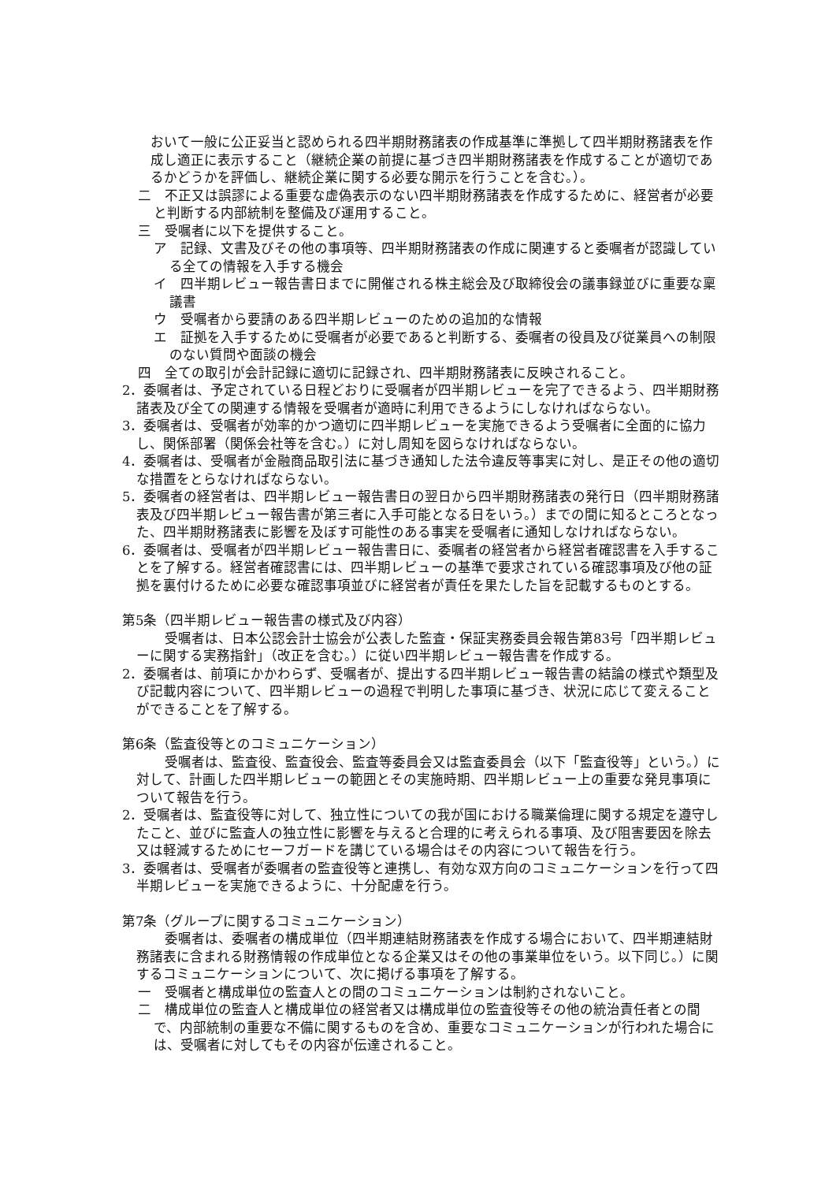おいて一般に公正妥当と認められる四半期財務諸表の作成基準に準拠して四半期財務諸表を作成し適正に表示すること（継続企業の前提に基づき四半期財務諸表を作成することが適切であるかどうかを評価し、継続企業に関する必要な開示を行うことを含む。）。
二　不正又は誤謬による重要な虚偽表示のない四半期財務諸表を作成するために、経営者が必要と判断する内部統制を整備及び運用すること。
三　受嘱者に以下を提供すること。
ア　記録、文書及びその他の事項等、四半期財務諸表の作成に関連すると委嘱者が認識している全ての情報を入手する機会
イ　四半期レビュー報告書日までに開催される株主総会及び取締役会の議事録並びに重要な稟議書
ウ　受嘱者から要請のある四半期レビューのための追加的な情報
エ　証拠を入手するために受嘱者が必要であると判断する、委嘱者の役員及び従業員への制限のない質問や面談の機会
四　全ての取引が会計記録に適切に記録され、四半期財務諸表に反映されること。
2．委嘱者は、予定されている日程どおりに受嘱者が四半期レビューを完了できるよう、四半期財務諸表及び全ての関連する情報を受嘱者が適時に利用できるようにしなければならない。
3．委嘱者は、受嘱者が効率的かつ適切に四半期レビューを実施できるよう受嘱者に全面的に協力し、関係部署（関係会社等を含む。）に対し周知を図らなければならない。
4．委嘱者は、受嘱者が金融商品取引法に基づき通知した法令違反等事実に対し、是正その他の適切な措置をとらなければならない。
5．委嘱者の経営者は、四半期レビュー報告書日の翌日から四半期財務諸表の発行日（四半期財務諸表及び四半期レビュー報告書が第三者に入手可能となる日をいう。）までの間に知るところとなった、四半期財務諸表に影響を及ぼす可能性のある事実を受嘱者に通知しなければならない。
6．委嘱者は、受嘱者が四半期レビュー報告書日に、委嘱者の経営者から経営者確認書を入手することを了解する。経営者確認書には、四半期レビューの基準で要求されている確認事項及び他の証拠を裏付けるために必要な確認事項並びに経営者が責任を果たした旨を記載するものとする。
第5条（四半期レビュー報告書の様式及び内容）
受嘱者は、日本公認会計士協会が公表した監査・保証実務委員会報告第83号「四半期レビューに関する実務指針」（改正を含む。）に従い四半期レビュー報告書を作成する。
2．委嘱者は、前項にかかわらず、受嘱者が、提出する四半期レビュー報告書の結論の様式や類型及び記載内容について、四半期レビューの過程で判明した事項に基づき、状況に応じて変えることができることを了解する。
第6条（監査役等とのコミュニケーション）
受嘱者は、監査役、監査役会、監査等委員会又は監査委員会（以下「監査役等」という。）に対して、計画した四半期レビューの範囲とその実施時期、四半期レビュー上の重要な発見事項について報告を行う。
2．受嘱者は、監査役等に対して、独立性についての我が国における職業倫理に関する規定を遵守したこと、並びに監査人の独立性に影響を与えると合理的に考えられる事項、及び阻害要因を除去又は軽減するためにセーフガードを講じている場合はその内容について報告を行う。
3．委嘱者は、受嘱者が委嘱者の監査役等と連携し、有効な双方向のコミュニケーションを行って四半期レビューを実施できるように、十分配慮を行う。
第7条（グループに関するコミュニケーション）
委嘱者は、委嘱者の構成単位（四半期連結財務諸表を作成する場合において、四半期連結財務諸表に含まれる財務情報の作成単位となる企業又はその他の事業単位をいう。以下同じ。）に関するコミュニケーションについて、次に掲げる事項を了解する。
一　受嘱者と構成単位の監査人との間のコミュニケーションは制約されないこと。
二　構成単位の監査人と構成単位の経営者又は構成単位の監査役等その他の統治責任者との間で、内部統制の重要な不備に関するものを含め、重要なコミュニケーションが行われた場合には、受嘱者に対してもその内容が伝達されること。